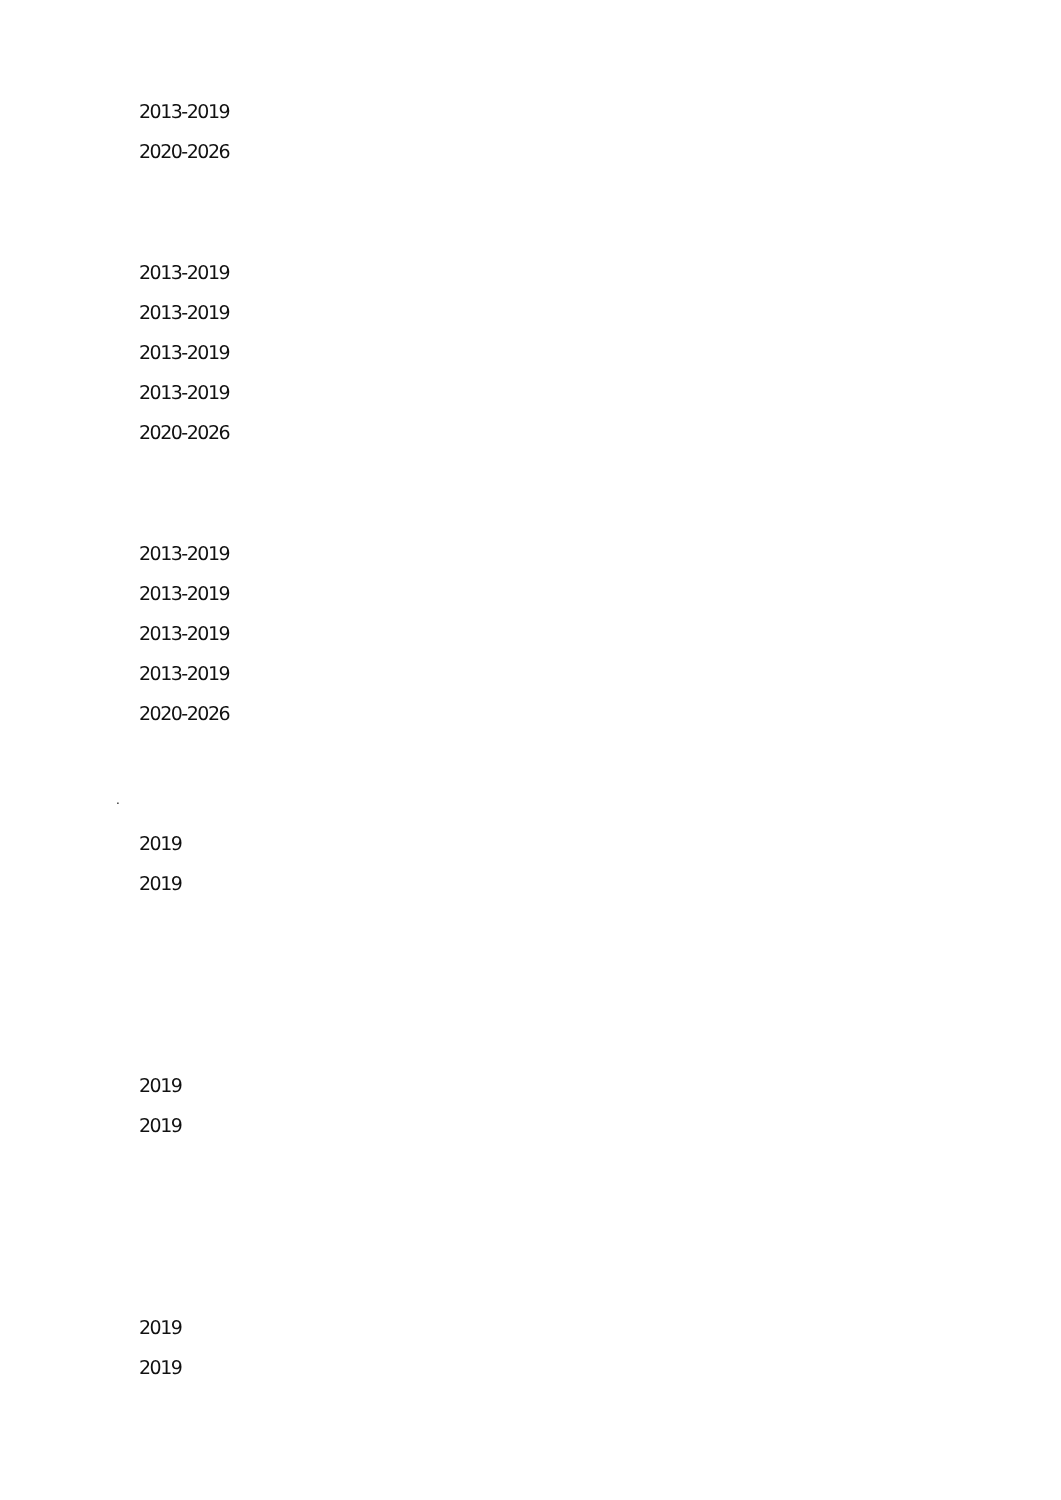2013-2019
2020-2026
2013-2019
2013-2019
2013-2019
2013-2019
2020-2026
2013-2019
2013-2019
2013-2019
2013-2019
2020-2026
.
2019
2019
2019
2019
2019
2019